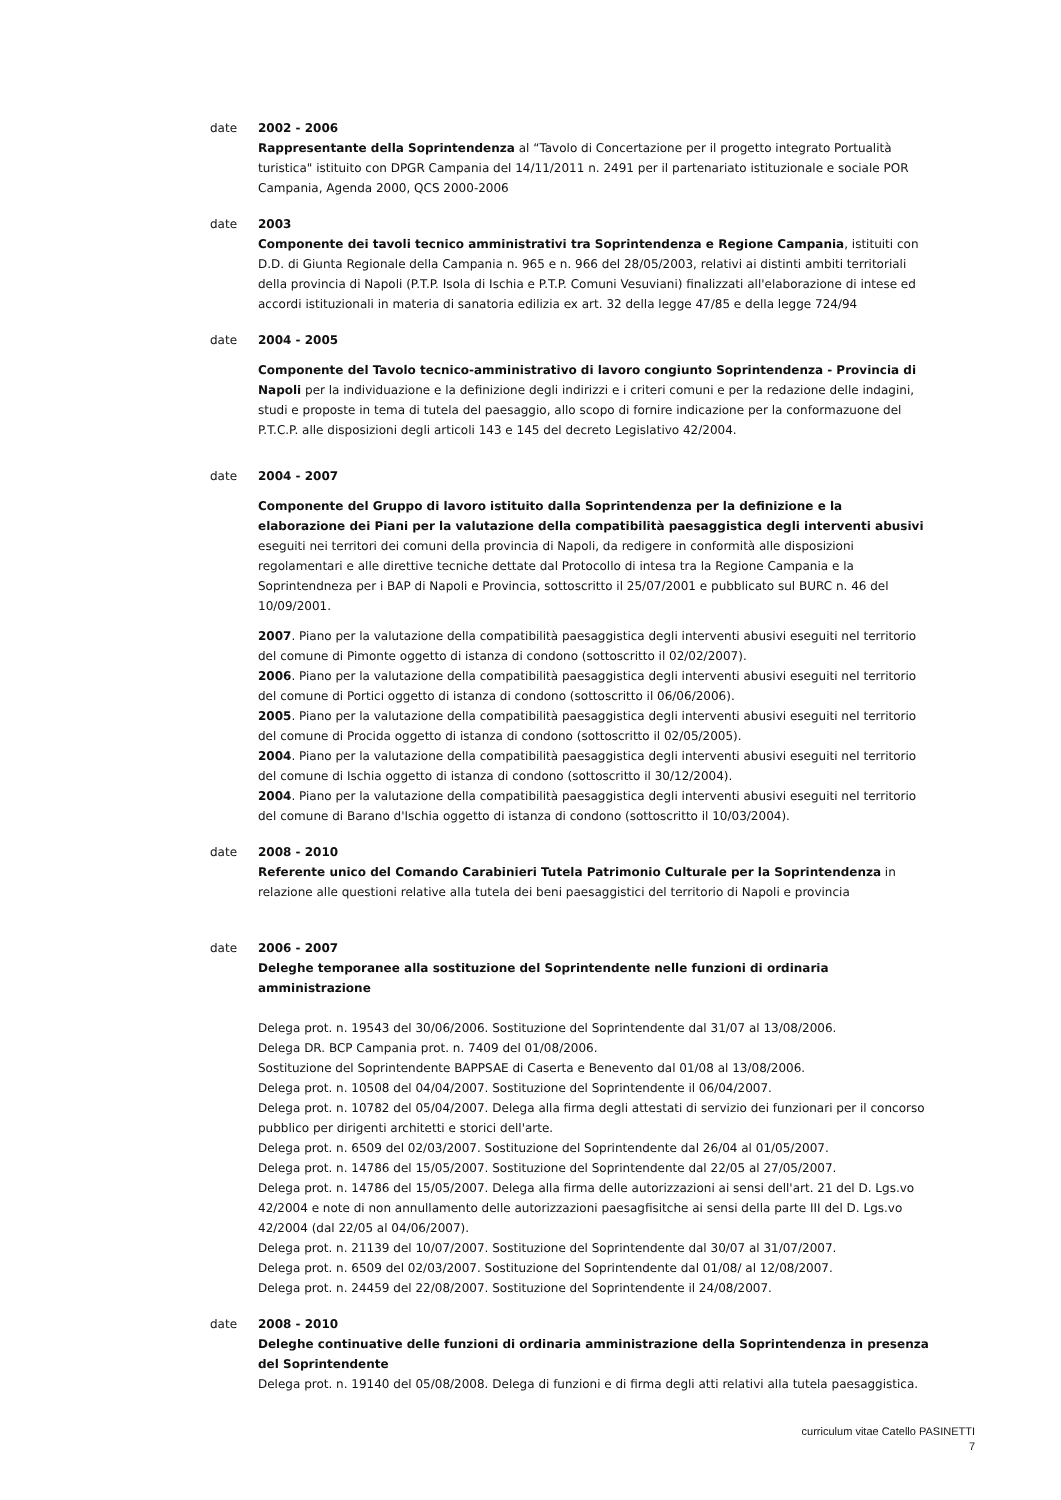date 2002 - 2006
Rappresentante della Soprintendenza al “Tavolo di Concertazione per il progetto integrato Portualità turistica" istituito con DPGR Campania del 14/11/2011 n. 2491 per il partenariato istituzionale e sociale POR Campania, Agenda 2000, QCS 2000-2006
date 2003
Componente dei tavoli tecnico amministrativi tra Soprintendenza e Regione Campania, istituiti con D.D. di Giunta Regionale della Campania n. 965 e n. 966 del 28/05/2003, relativi ai distinti ambiti territoriali della provincia di Napoli (P.T.P. Isola di Ischia e P.T.P. Comuni Vesuviani) finalizzati all'elaborazione di intese ed accordi istituzionali in materia di sanatoria edilizia ex art. 32 della legge 47/85 e della legge 724/94
date 2004 - 2005
Componente del Tavolo tecnico-amministrativo di lavoro congiunto Soprintendenza - Provincia di Napoli per la individuazione e la definizione degli indirizzi e i criteri comuni e per la redazione delle indagini, studi e proposte in tema di tutela del paesaggio, allo scopo di fornire indicazione per la conformazuone del P.T.C.P. alle disposizioni degli articoli 143 e 145 del decreto Legislativo 42/2004.
date 2004 - 2007
Componente del Gruppo di lavoro istituito dalla Soprintendenza per la definizione e la elaborazione dei Piani per la valutazione della compatibilità paesaggistica degli interventi abusivi eseguiti nei territori dei comuni della provincia di Napoli, da redigere in conformità alle disposizioni regolamentari e alle direttive tecniche dettate dal Protocollo di intesa tra la Regione Campania e la Soprintendneza per i BAP di Napoli e Provincia, sottoscritto il 25/07/2001 e pubblicato sul BURC n. 46 del 10/09/2001.
2007. Piano per la valutazione della compatibilità paesaggistica degli interventi abusivi eseguiti nel territorio del comune di Pimonte oggetto di istanza di condono (sottoscritto il 02/02/2007).
2006. Piano per la valutazione della compatibilità paesaggistica degli interventi abusivi eseguiti nel territorio del comune di Portici oggetto di istanza di condono (sottoscritto il 06/06/2006).
2005. Piano per la valutazione della compatibilità paesaggistica degli interventi abusivi eseguiti nel territorio del comune di Procida oggetto di istanza di condono (sottoscritto il 02/05/2005).
2004. Piano per la valutazione della compatibilità paesaggistica degli interventi abusivi eseguiti nel territorio del comune di Ischia oggetto di istanza di condono (sottoscritto il 30/12/2004).
2004. Piano per la valutazione della compatibilità paesaggistica degli interventi abusivi eseguiti nel territorio del comune di Barano d'Ischia oggetto di istanza di condono (sottoscritto il 10/03/2004).
date 2008 - 2010
Referente unico del Comando Carabinieri Tutela Patrimonio Culturale per la Soprintendenza in relazione alle questioni relative alla tutela dei beni paesaggistici del territorio di Napoli e provincia
date 2006 - 2007
Deleghe temporanee alla sostituzione del Soprintendente nelle funzioni di ordinaria amministrazione
Delega prot. n. 19543 del 30/06/2006. Sostituzione del Soprintendente dal 31/07 al 13/08/2006.
Delega DR. BCP Campania prot. n. 7409 del 01/08/2006.
Sostituzione del Soprintendente BAPPSAE di Caserta e Benevento dal 01/08 al 13/08/2006.
Delega prot. n. 10508 del 04/04/2007. Sostituzione del Soprintendente il 06/04/2007.
Delega prot. n. 10782 del 05/04/2007. Delega alla firma degli attestati di servizio dei funzionari per il concorso pubblico per dirigenti architetti e storici dell'arte.
Delega prot. n. 6509 del 02/03/2007. Sostituzione del Soprintendente dal 26/04 al 01/05/2007.
Delega prot. n. 14786 del 15/05/2007. Sostituzione del Soprintendente dal 22/05 al 27/05/2007.
Delega prot. n. 14786 del 15/05/2007. Delega alla firma delle autorizzazioni ai sensi dell'art. 21 del D. Lgs.vo 42/2004 e note di non annullamento delle autorizzazioni paesagfisitche ai sensi della parte III del D. Lgs.vo 42/2004 (dal 22/05 al 04/06/2007).
Delega prot. n. 21139 del 10/07/2007. Sostituzione del Soprintendente dal 30/07 al 31/07/2007.
Delega prot. n. 6509 del 02/03/2007. Sostituzione del Soprintendente dal 01/08/ al 12/08/2007.
Delega prot. n. 24459 del 22/08/2007. Sostituzione del Soprintendente il 24/08/2007.
date 2008 - 2010
Deleghe continuative delle funzioni di ordinaria amministrazione della Soprintendenza in presenza del Soprintendente
Delega prot. n. 19140 del 05/08/2008. Delega di funzioni e di firma degli atti relativi alla tutela paesaggistica.
curriculum vitae Catello PASINETTI
7